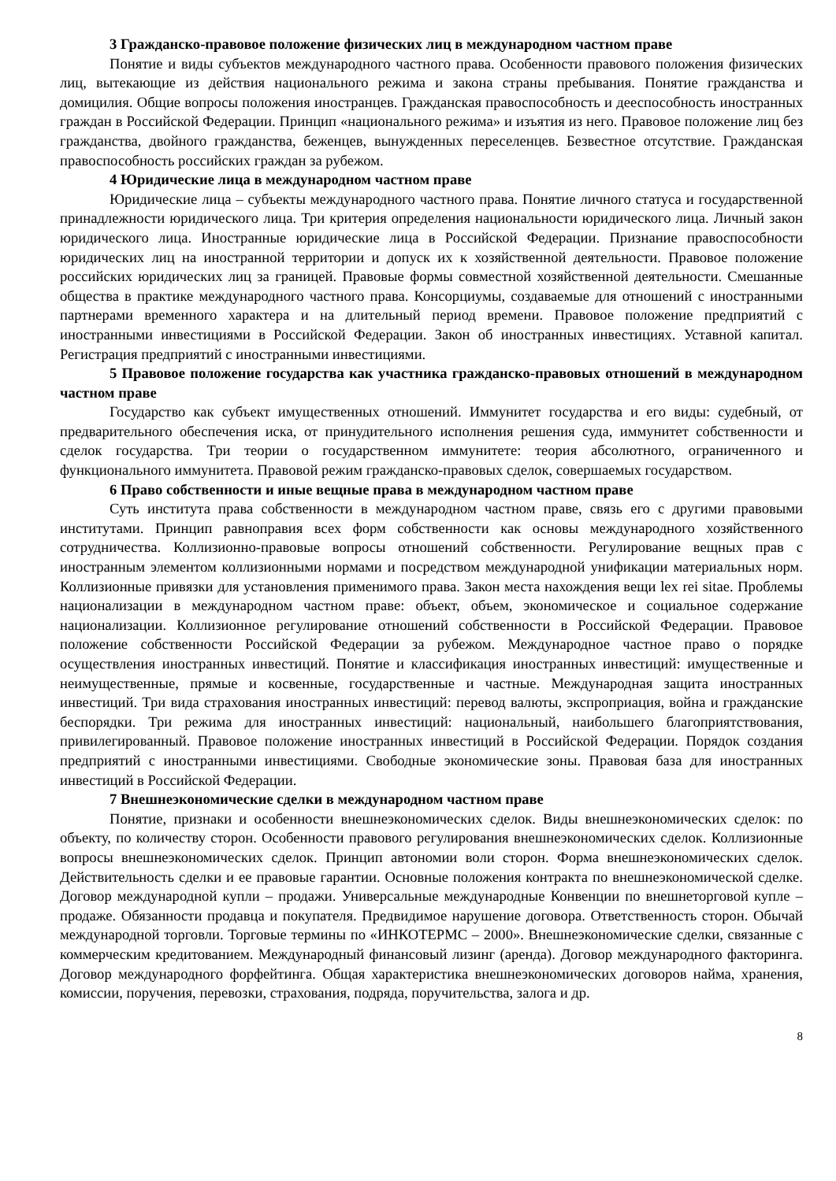3 Гражданско-правовое положение физических лиц в международном частном праве
Понятие и виды субъектов международного частного права. Особенности правового положения физических лиц, вытекающие из действия национального режима и закона страны пребывания. Понятие гражданства и домицилия. Общие вопросы положения иностранцев. Гражданская правоспособность и дееспособность иностранных граждан в Российской Федерации. Принцип «национального режима» и изъятия из него. Правовое положение лиц без гражданства, двойного гражданства, беженцев, вынужденных переселенцев. Безвестное отсутствие. Гражданская правоспособность российских граждан за рубежом.
4 Юридические лица в международном частном праве
Юридические лица – субъекты международного частного права. Понятие личного статуса и государственной принадлежности юридического лица. Три критерия определения национальности юридического лица. Личный закон юридического лица. Иностранные юридические лица в Российской Федерации. Признание правоспособности юридических лиц на иностранной территории и допуск их к хозяйственной деятельности. Правовое положение российских юридических лиц за границей. Правовые формы совместной хозяйственной деятельности. Смешанные общества в практике международного частного права. Консорциумы, создаваемые для отношений с иностранными партнерами временного характера и на длительный период времени. Правовое положение предприятий с иностранными инвестициями в Российской Федерации. Закон об иностранных инвестициях. Уставной капитал. Регистрация предприятий с иностранными инвестициями.
5 Правовое положение государства как участника гражданско-правовых отношений в международном частном праве
Государство как субъект имущественных отношений. Иммунитет государства и его виды: судебный, от предварительного обеспечения иска, от принудительного исполнения решения суда, иммунитет собственности и сделок государства. Три теории о государственном иммунитете: теория абсолютного, ограниченного и функционального иммунитета. Правовой режим гражданско-правовых сделок, совершаемых государством.
6 Право собственности и иные вещные права в международном частном праве
Суть института права собственности в международном частном праве, связь его с другими правовыми институтами. Принцип равноправия всех форм собственности как основы международного хозяйственного сотрудничества. Коллизионно-правовые вопросы отношений собственности. Регулирование вещных прав с иностранным элементом коллизионными нормами и посредством международной унификации материальных норм. Коллизионные привязки для установления применимого права. Закон места нахождения вещи lex rei sitae. Проблемы национализации в международном частном праве: объект, объем, экономическое и социальное содержание национализации. Коллизионное регулирование отношений собственности в Российской Федерации. Правовое положение собственности Российской Федерации за рубежом. Международное частное право о порядке осуществления иностранных инвестиций. Понятие и классификация иностранных инвестиций: имущественные и неимущественные, прямые и косвенные, государственные и частные. Международная защита иностранных инвестиций. Три вида страхования иностранных инвестиций: перевод валюты, экспроприация, война и гражданские беспорядки. Три режима для иностранных инвестиций: национальный, наибольшего благоприятствования, привилегированный. Правовое положение иностранных инвестиций в Российской Федерации. Порядок создания предприятий с иностранными инвестициями. Свободные экономические зоны. Правовая база для иностранных инвестиций в Российской Федерации.
7 Внешнеэкономические сделки в международном частном праве
Понятие, признаки и особенности внешнеэкономических сделок. Виды внешнеэкономических сделок: по объекту, по количеству сторон. Особенности правового регулирования внешнеэкономических сделок. Коллизионные вопросы внешнеэкономических сделок. Принцип автономии воли сторон. Форма внешнеэкономических сделок. Действительность сделки и ее правовые гарантии. Основные положения контракта по внешнеэкономической сделке. Договор международной купли – продажи. Универсальные международные Конвенции по внешнеторговой купле – продаже. Обязанности продавца и покупателя. Предвидимое нарушение договора. Ответственность сторон. Обычай международной торговли. Торговые термины по «ИНКОТЕРМС – 2000». Внешнеэкономические сделки, связанные с коммерческим кредитованием. Международный финансовый лизинг (аренда). Договор международного факторинга. Договор международного форфейтинга. Общая характеристика внешнеэкономических договоров найма, хранения, комиссии, поручения, перевозки, страхования, подряда, поручительства, залога и др.
8